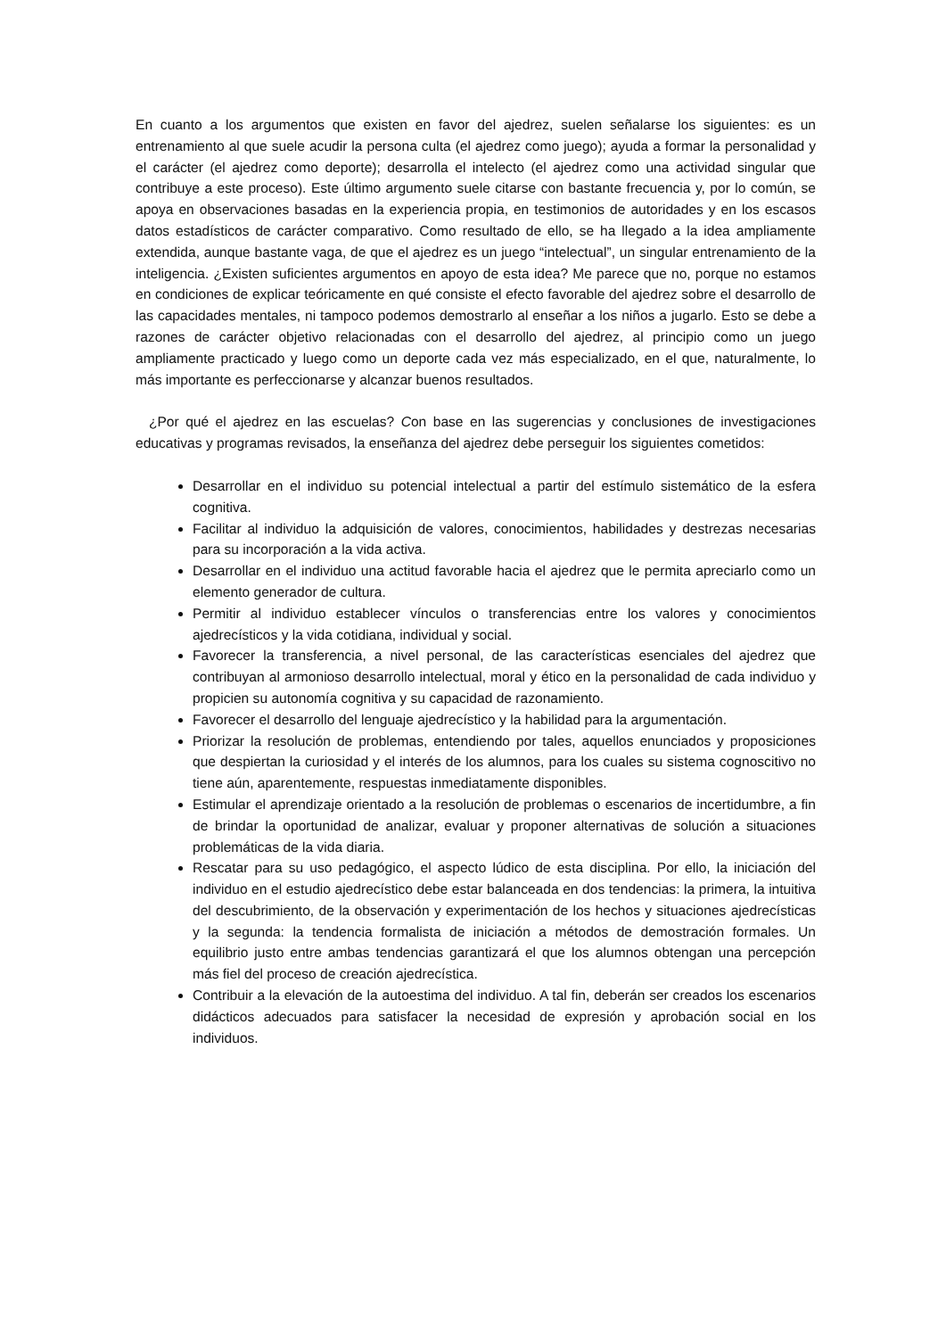En cuanto a los argumentos que existen en favor del ajedrez, suelen señalarse los siguientes: es un entrenamiento al que suele acudir la persona culta (el ajedrez como juego); ayuda a formar la personalidad y el carácter (el ajedrez como deporte); desarrolla el intelecto (el ajedrez como una actividad singular que contribuye a este proceso). Este último argumento suele citarse con bastante frecuencia y, por lo común, se apoya en observaciones basadas en la experiencia propia, en testimonios de autoridades y en los escasos datos estadísticos de carácter comparativo. Como resultado de ello, se ha llegado a la idea ampliamente extendida, aunque bastante vaga, de que el ajedrez es un juego “intelectual”, un singular entrenamiento de la inteligencia. ¿Existen suficientes argumentos en apoyo de esta idea? Me parece que no, porque no estamos en condiciones de explicar teóricamente en qué consiste el efecto favorable del ajedrez sobre el desarrollo de las capacidades mentales, ni tampoco podemos demostrarlo al enseñar a los niños a jugarlo. Esto se debe a razones de carácter objetivo relacionadas con el desarrollo del ajedrez, al principio como un juego ampliamente practicado y luego como un deporte cada vez más especializado, en el que, naturalmente, lo más importante es perfeccionarse y alcanzar buenos resultados.
¿Por qué el ajedrez en las escuelas? Con base en las sugerencias y conclusiones de investigaciones educativas y programas revisados, la enseñanza del ajedrez debe perseguir los siguientes cometidos:
Desarrollar en el individuo su potencial intelectual a partir del estímulo sistemático de la esfera cognitiva.
Facilitar al individuo la adquisición de valores, conocimientos, habilidades y destrezas necesarias para su incorporación a la vida activa.
Desarrollar en el individuo una actitud favorable hacia el ajedrez que le permita apreciarlo como un elemento generador de cultura.
Permitir al individuo establecer vínculos o transferencias entre los valores y conocimientos ajedrecísticos y la vida cotidiana, individual y social.
Favorecer la transferencia, a nivel personal, de las características esenciales del ajedrez que contribuyan al armonioso desarrollo intelectual, moral y ético en la personalidad de cada individuo y propicien su autonomía cognitiva y su capacidad de razonamiento.
Favorecer el desarrollo del lenguaje ajedrecístico y la habilidad para la argumentación.
Priorizar la resolución de problemas, entendiendo por tales, aquellos enunciados y proposiciones que despiertan la curiosidad y el interés de los alumnos, para los cuales su sistema cognoscitivo no tiene aún, aparentemente, respuestas inmediatamente disponibles.
Estimular el aprendizaje orientado a la resolución de problemas o escenarios de incertidumbre, a fin de brindar la oportunidad de analizar, evaluar y proponer alternativas de solución a situaciones problemáticas de la vida diaria.
Rescatar para su uso pedagógico, el aspecto lúdico de esta disciplina. Por ello, la iniciación del individuo en el estudio ajedrecístico debe estar balanceada en dos tendencias: la primera, la intuitiva del descubrimiento, de la observación y experimentación de los hechos y situaciones ajedrecísticas y la segunda: la tendencia formalista de iniciación a métodos de demostración formales. Un equilibrio justo entre ambas tendencias garantizará el que los alumnos obtengan una percepción más fiel del proceso de creación ajedrecística.
Contribuir a la elevación de la autoestima del individuo. A tal fin, deberán ser creados los escenarios didácticos adecuados para satisfacer la necesidad de expresión y aprobación social en los individuos.